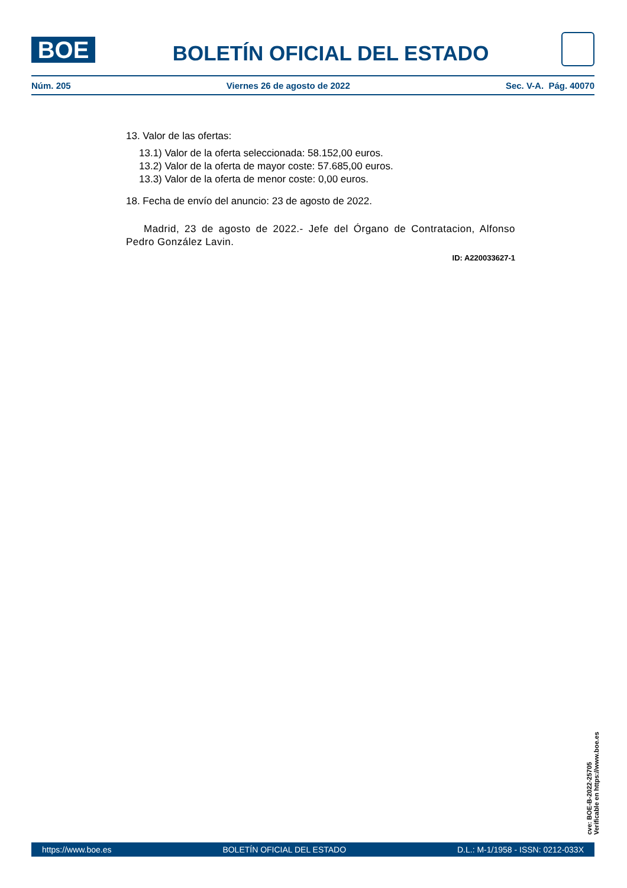BOE
BOLETÍN OFICIAL DEL ESTADO
Núm. 205 Viernes 26 de agosto de 2022 Sec. V-A. Pág. 40070
13. Valor de las ofertas:
13.1) Valor de la oferta seleccionada: 58.152,00 euros.
13.2) Valor de la oferta de mayor coste: 57.685,00 euros.
13.3) Valor de la oferta de menor coste: 0,00 euros.
18. Fecha de envío del anuncio: 23 de agosto de 2022.
Madrid, 23 de agosto de 2022.- Jefe del Órgano de Contratacion, Alfonso Pedro González Lavin.
ID: A220033627-1
cve: BOE-B-2022-25705
Verificable en https://www.boe.es
https://www.boe.es BOLETÍN OFICIAL DEL ESTADO D.L.: M-1/1958 - ISSN: 0212-033X